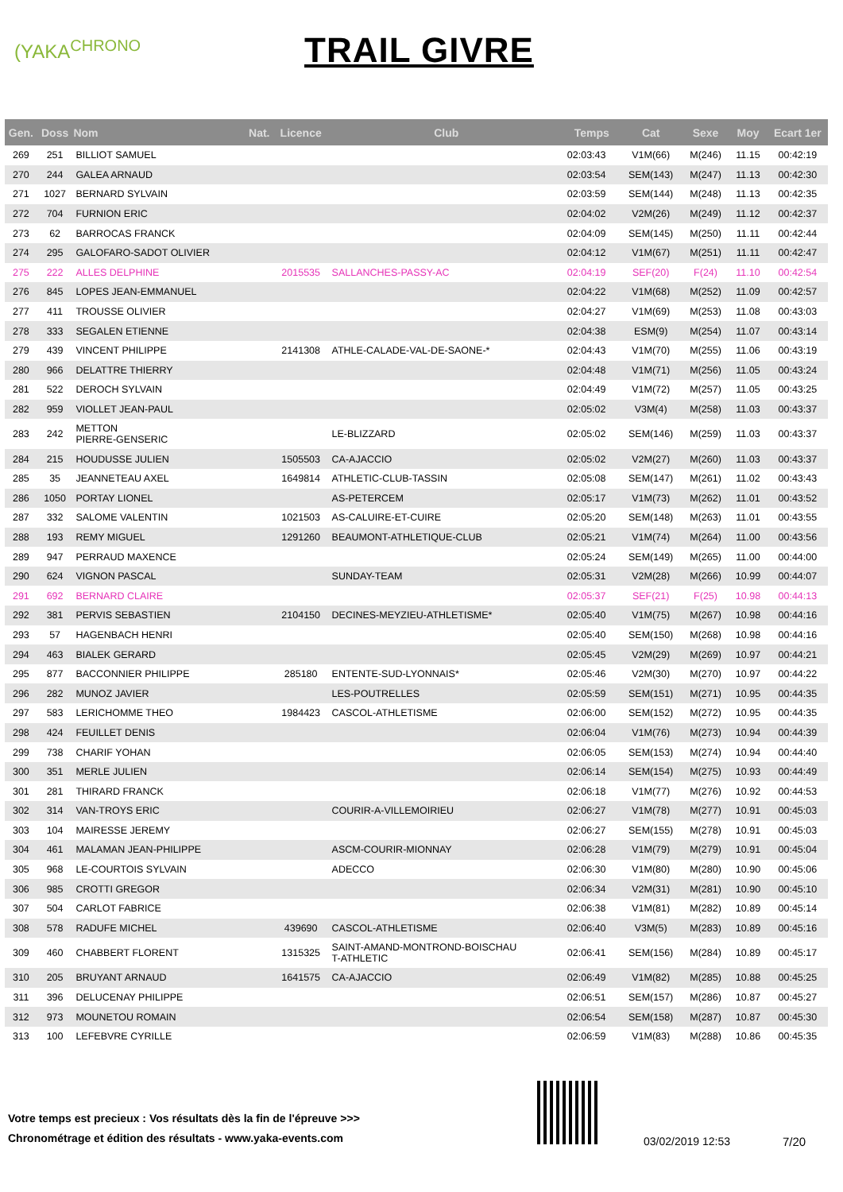(YAKA<sup>CHRONO</sup>
TRAIL GIVRE
| Gen. | Doss | Nom | Nat. | Licence | Club | Temps | Cat | Sexe | Moy | Ecart 1er |
| --- | --- | --- | --- | --- | --- | --- | --- | --- | --- | --- |
| 269 | 251 | BILLIOT SAMUEL | | | | 02:03:43 | V1M(66) | M(246) | 11.15 | 00:42:19 |
| 270 | 244 | GALEA ARNAUD | | | | 02:03:54 | SEM(143) | M(247) | 11.13 | 00:42:30 |
| 271 | 1027 | BERNARD SYLVAIN | | | | 02:03:59 | SEM(144) | M(248) | 11.13 | 00:42:35 |
| 272 | 704 | FURNION ERIC | | | | 02:04:02 | V2M(26) | M(249) | 11.12 | 00:42:37 |
| 273 | 62 | BARROCAS FRANCK | | | | 02:04:09 | SEM(145) | M(250) | 11.11 | 00:42:44 |
| 274 | 295 | GALOFARO-SADOT OLIVIER | | | | 02:04:12 | V1M(67) | M(251) | 11.11 | 00:42:47 |
| 275 | 222 | ALLES DELPHINE | | 2015535 | SALLANCHES-PASSY-AC | 02:04:19 | SEF(20) | F(24) | 11.10 | 00:42:54 |
| 276 | 845 | LOPES JEAN-EMMANUEL | | | | 02:04:22 | V1M(68) | M(252) | 11.09 | 00:42:57 |
| 277 | 411 | TROUSSE OLIVIER | | | | 02:04:27 | V1M(69) | M(253) | 11.08 | 00:43:03 |
| 278 | 333 | SEGALEN ETIENNE | | | | 02:04:38 | ESM(9) | M(254) | 11.07 | 00:43:14 |
| 279 | 439 | VINCENT PHILIPPE | | 2141308 | ATHLE-CALADE-VAL-DE-SAONE-* | 02:04:43 | V1M(70) | M(255) | 11.06 | 00:43:19 |
| 280 | 966 | DELATTRE THIERRY | | | | 02:04:48 | V1M(71) | M(256) | 11.05 | 00:43:24 |
| 281 | 522 | DEROCH SYLVAIN | | | | 02:04:49 | V1M(72) | M(257) | 11.05 | 00:43:25 |
| 282 | 959 | VIOLLET JEAN-PAUL | | | | 02:05:02 | V3M(4) | M(258) | 11.03 | 00:43:37 |
| 283 | 242 | METTON PIERRE-GENSERIC | | | LE-BLIZZARD | 02:05:02 | SEM(146) | M(259) | 11.03 | 00:43:37 |
| 284 | 215 | HOUDUSSE JULIEN | | 1505503 | CA-AJACCIO | 02:05:02 | V2M(27) | M(260) | 11.03 | 00:43:37 |
| 285 | 35 | JEANNETEAU AXEL | | 1649814 | ATHLETIC-CLUB-TASSIN | 02:05:08 | SEM(147) | M(261) | 11.02 | 00:43:43 |
| 286 | 1050 | PORTAY LIONEL | | | AS-PETERCEM | 02:05:17 | V1M(73) | M(262) | 11.01 | 00:43:52 |
| 287 | 332 | SALOME VALENTIN | | 1021503 | AS-CALUIRE-ET-CUIRE | 02:05:20 | SEM(148) | M(263) | 11.01 | 00:43:55 |
| 288 | 193 | REMY MIGUEL | | 1291260 | BEAUMONT-ATHLETIQUE-CLUB | 02:05:21 | V1M(74) | M(264) | 11.00 | 00:43:56 |
| 289 | 947 | PERRAUD MAXENCE | | | | 02:05:24 | SEM(149) | M(265) | 11.00 | 00:44:00 |
| 290 | 624 | VIGNON PASCAL | | | SUNDAY-TEAM | 02:05:31 | V2M(28) | M(266) | 10.99 | 00:44:07 |
| 291 | 692 | BERNARD CLAIRE | | | | 02:05:37 | SEF(21) | F(25) | 10.98 | 00:44:13 |
| 292 | 381 | PERVIS SEBASTIEN | | 2104150 | DECINES-MEYZIEU-ATHLETISME* | 02:05:40 | V1M(75) | M(267) | 10.98 | 00:44:16 |
| 293 | 57 | HAGENBACH HENRI | | | | 02:05:40 | SEM(150) | M(268) | 10.98 | 00:44:16 |
| 294 | 463 | BIALEK GERARD | | | | 02:05:45 | V2M(29) | M(269) | 10.97 | 00:44:21 |
| 295 | 877 | BACCONNIER PHILIPPE | | 285180 | ENTENTE-SUD-LYONNAIS* | 02:05:46 | V2M(30) | M(270) | 10.97 | 00:44:22 |
| 296 | 282 | MUNOZ JAVIER | | | LES-POUTRELLES | 02:05:59 | SEM(151) | M(271) | 10.95 | 00:44:35 |
| 297 | 583 | LERICHOMME THEO | | 1984423 | CASCOL-ATHLETISME | 02:06:00 | SEM(152) | M(272) | 10.95 | 00:44:35 |
| 298 | 424 | FEUILLET DENIS | | | | 02:06:04 | V1M(76) | M(273) | 10.94 | 00:44:39 |
| 299 | 738 | CHARIF YOHAN | | | | 02:06:05 | SEM(153) | M(274) | 10.94 | 00:44:40 |
| 300 | 351 | MERLE JULIEN | | | | 02:06:14 | SEM(154) | M(275) | 10.93 | 00:44:49 |
| 301 | 281 | THIRARD FRANCK | | | | 02:06:18 | V1M(77) | M(276) | 10.92 | 00:44:53 |
| 302 | 314 | VAN-TROYS ERIC | | | COURIR-A-VILLEMOIRIEU | 02:06:27 | V1M(78) | M(277) | 10.91 | 00:45:03 |
| 303 | 104 | MAIRESSE JEREMY | | | | 02:06:27 | SEM(155) | M(278) | 10.91 | 00:45:03 |
| 304 | 461 | MALAMAN JEAN-PHILIPPE | | | ASCM-COURIR-MIONNAY | 02:06:28 | V1M(79) | M(279) | 10.91 | 00:45:04 |
| 305 | 968 | LE-COURTOIS SYLVAIN | | | ADECCO | 02:06:30 | V1M(80) | M(280) | 10.90 | 00:45:06 |
| 306 | 985 | CROTTI GREGOR | | | | 02:06:34 | V2M(31) | M(281) | 10.90 | 00:45:10 |
| 307 | 504 | CARLOT FABRICE | | | | 02:06:38 | V1M(81) | M(282) | 10.89 | 00:45:14 |
| 308 | 578 | RADUFE MICHEL | | 439690 | CASCOL-ATHLETISME | 02:06:40 | V3M(5) | M(283) | 10.89 | 00:45:16 |
| 309 | 460 | CHABBERT FLORENT | | 1315325 | SAINT-AMAND-MONTROND-BOISCHAU T-ATHLETIC | 02:06:41 | SEM(156) | M(284) | 10.89 | 00:45:17 |
| 310 | 205 | BRUYANT ARNAUD | | 1641575 | CA-AJACCIO | 02:06:49 | V1M(82) | M(285) | 10.88 | 00:45:25 |
| 311 | 396 | DELUCENAY PHILIPPE | | | | 02:06:51 | SEM(157) | M(286) | 10.87 | 00:45:27 |
| 312 | 973 | MOUNETOU ROMAIN | | | | 02:06:54 | SEM(158) | M(287) | 10.87 | 00:45:30 |
| 313 | 100 | LEFEBVRE CYRILLE | | | | 02:06:59 | V1M(83) | M(288) | 10.86 | 00:45:35 |
Votre temps est precieux : Vos résultats dès la fin de l'épreuve >>>
Chronométrage et édition des résultats - www.yaka-events.com
03/02/2019 12:53 7/20